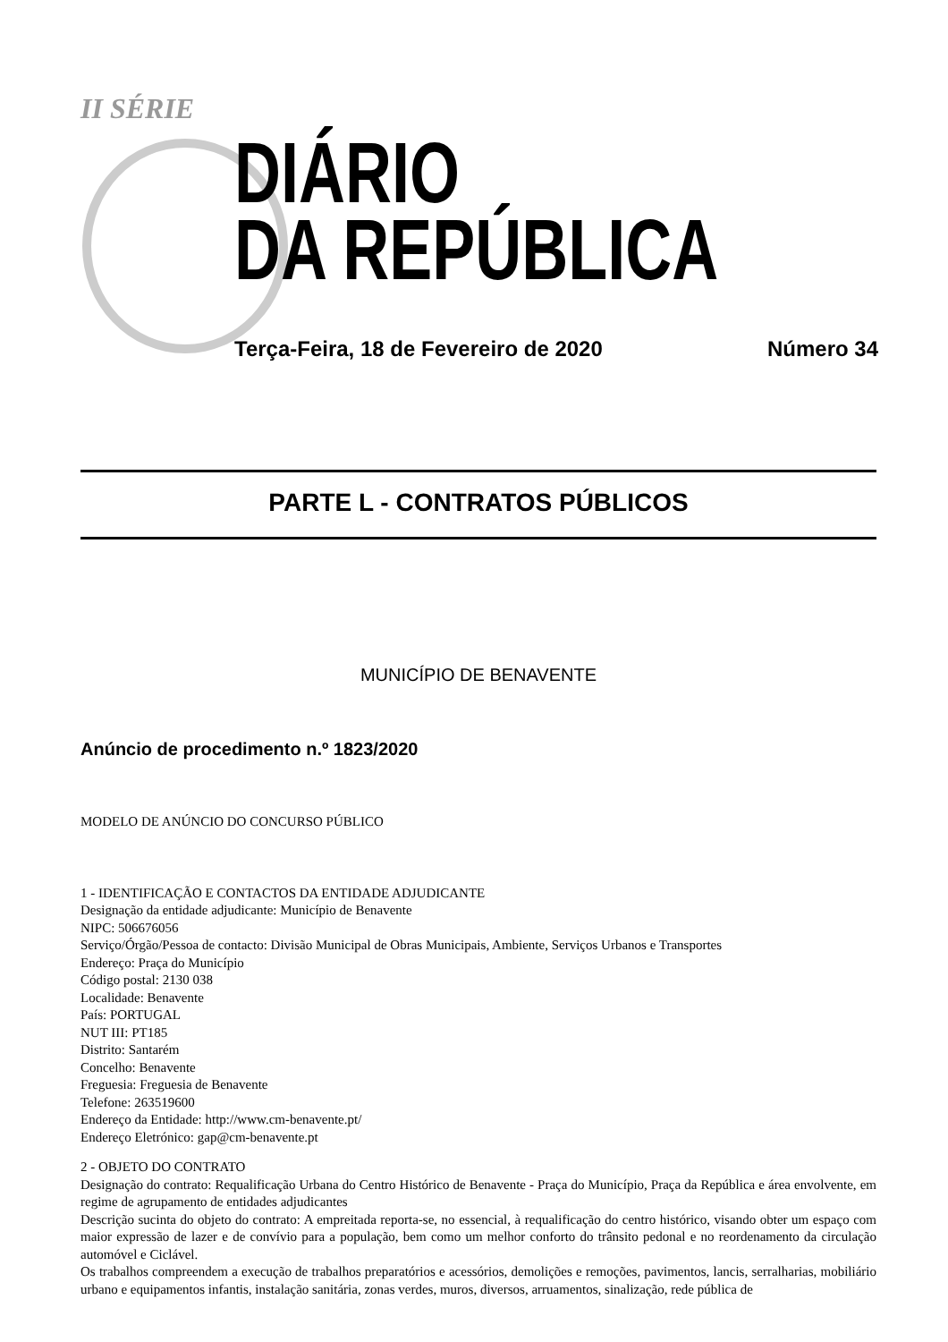II SÉRIE
DIÁRIO
DA REPÚBLICA
Terça-Feira, 18 de Fevereiro de 2020 Número 34
PARTE L - CONTRATOS PÚBLICOS
MUNICÍPIO DE BENAVENTE
Anúncio de procedimento n.º 1823/2020
MODELO DE ANÚNCIO DO CONCURSO PÚBLICO
1 - IDENTIFICAÇÃO E CONTACTOS DA ENTIDADE ADJUDICANTE
Designação da entidade adjudicante: Município de Benavente
NIPC: 506676056
Serviço/Órgão/Pessoa de contacto: Divisão Municipal de Obras Municipais, Ambiente, Serviços Urbanos e Transportes
Endereço: Praça do Município
Código postal: 2130 038
Localidade: Benavente
País: PORTUGAL
NUT III: PT185
Distrito: Santarém
Concelho: Benavente
Freguesia: Freguesia de Benavente
Telefone: 263519600
Endereço da Entidade: http://www.cm-benavente.pt/
Endereço Eletrónico: gap@cm-benavente.pt
2 - OBJETO DO CONTRATO
Designação do contrato: Requalificação Urbana do Centro Histórico de Benavente - Praça do Município, Praça da República e área envolvente, em regime de agrupamento de entidades adjudicantes
Descrição sucinta do objeto do contrato: A empreitada reporta-se, no essencial, à requalificação do centro histórico, visando obter um espaço com maior expressão de lazer e de convívio para a população, bem como um melhor conforto do trânsito pedonal e no reordenamento da circulação automóvel e Ciclável.
Os trabalhos compreendem a execução de trabalhos preparatórios e acessórios, demolições e remoções, pavimentos, lancis, serralharias, mobiliário urbano e equipamentos infantis, instalação sanitária, zonas verdes, muros, diversos, arruamentos, sinalização, rede pública de